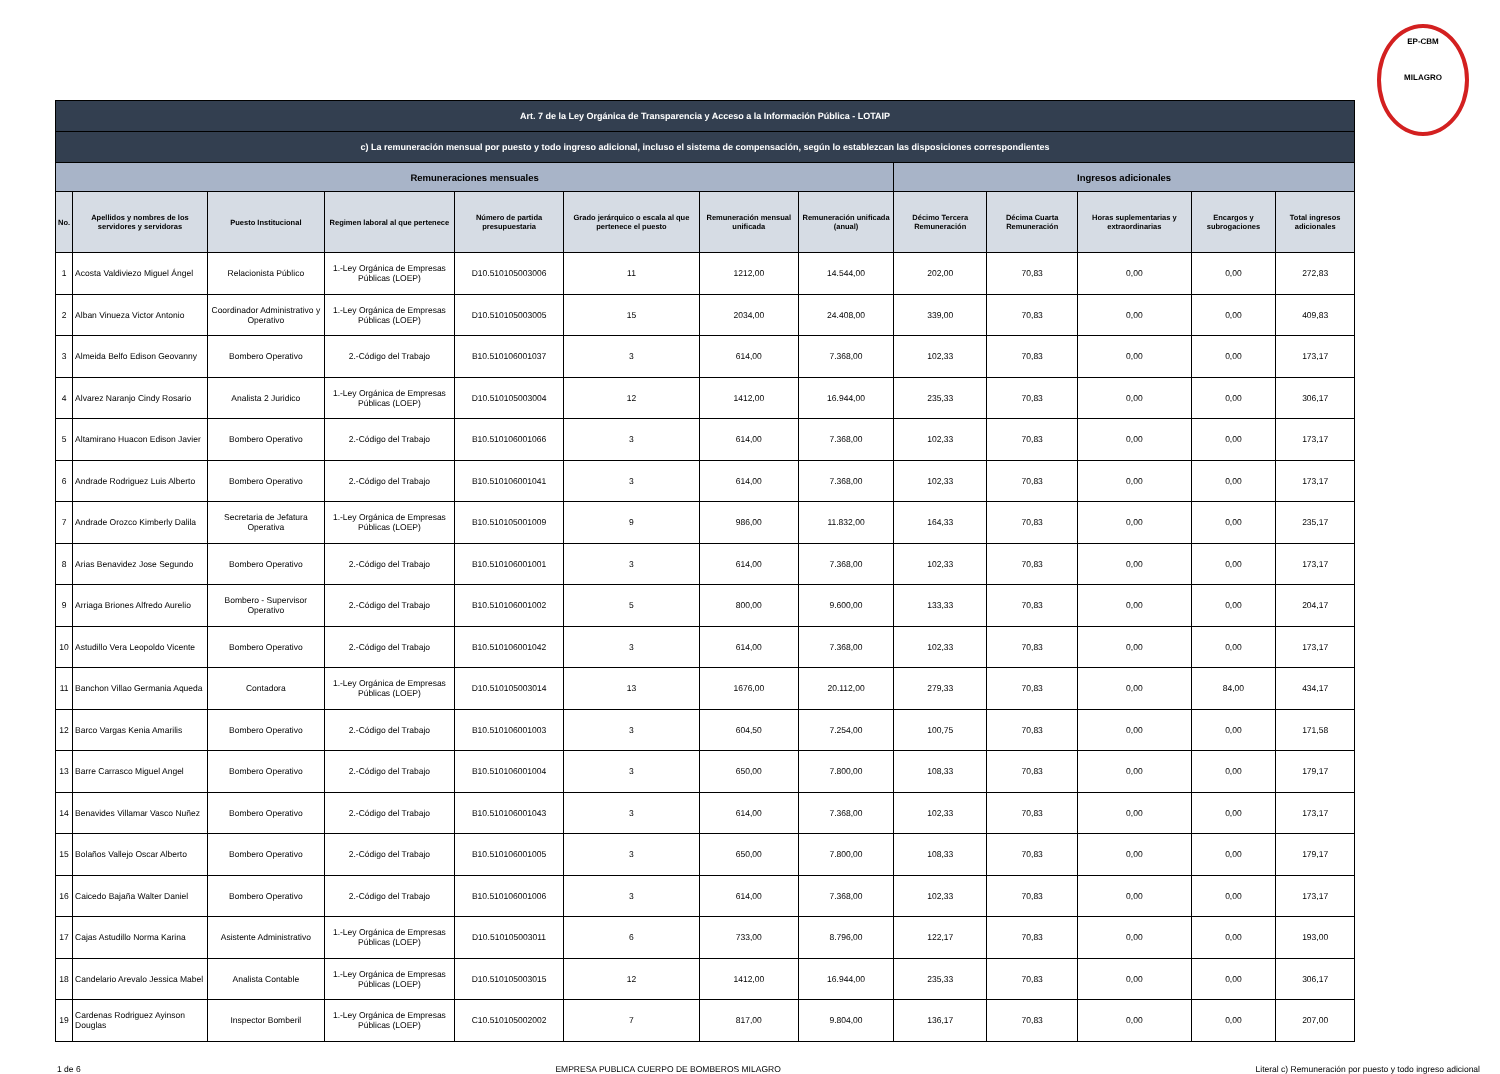EP-CBM
MILAGRO
| Art. 7 de la Ley Orgánica de Transparencia y Acceso a la Información Pública - LOTAIP | | | | | | | | | | | | |
| c) La remuneración mensual por puesto y todo ingreso adicional, incluso el sistema de compensación, según lo establezcan las disposiciones correspondientes | | | | | | | | | | | | |
| Remuneraciones mensuales | | | | | | | | Ingresos adicionales | | | | |
| No. | Apellidos y nombres de los servidores y servidoras | Puesto Institucional | Regimen laboral al que pertenece | Número de partida presupuestaria | Grado jerárquico o escala al que pertenece el puesto | Remuneración mensual unificada | Remuneración unificada (anual) | Décimo Tercera Remuneración | Décima Cuarta Remuneración | Horas suplementarias y extraordinarias | Encargos y subrogaciones | Total ingresos adicionales |
| 1 | Acosta Valdiviezo Miguel Ángel | Relacionista Público | 1.-Ley Orgánica de Empresas Públicas (LOEP) | D10.510105003006 | 11 | 1212,00 | 14.544,00 | 202,00 | 70,83 | 0,00 | 0,00 | 272,83 |
| 2 | Alban Vinueza Victor Antonio | Coordinador Administrativo y Operativo | 1.-Ley Orgánica de Empresas Públicas (LOEP) | D10.510105003005 | 15 | 2034,00 | 24.408,00 | 339,00 | 70,83 | 0,00 | 0,00 | 409,83 |
| 3 | Almeida Belfo Edison Geovanny | Bombero Operativo | 2.-Código del Trabajo | B10.510106001037 | 3 | 614,00 | 7.368,00 | 102,33 | 70,83 | 0,00 | 0,00 | 173,17 |
| 4 | Alvarez Naranjo Cindy Rosario | Analista 2 Juridico | 1.-Ley Orgánica de Empresas Públicas (LOEP) | D10.510105003004 | 12 | 1412,00 | 16.944,00 | 235,33 | 70,83 | 0,00 | 0,00 | 306,17 |
| 5 | Altamirano Huacon Edison Javier | Bombero Operativo | 2.-Código del Trabajo | B10.510106001066 | 3 | 614,00 | 7.368,00 | 102,33 | 70,83 | 0,00 | 0,00 | 173,17 |
| 6 | Andrade Rodriguez Luis Alberto | Bombero Operativo | 2.-Código del Trabajo | B10.510106001041 | 3 | 614,00 | 7.368,00 | 102,33 | 70,83 | 0,00 | 0,00 | 173,17 |
| 7 | Andrade Orozco Kimberly Dalila | Secretaria de Jefatura Operativa | 1.-Ley Orgánica de Empresas Públicas (LOEP) | B10.510105001009 | 9 | 986,00 | 11.832,00 | 164,33 | 70,83 | 0,00 | 0,00 | 235,17 |
| 8 | Arias Benavidez Jose Segundo | Bombero Operativo | 2.-Código del Trabajo | B10.510106001001 | 3 | 614,00 | 7.368,00 | 102,33 | 70,83 | 0,00 | 0,00 | 173,17 |
| 9 | Arriaga Briones Alfredo Aurelio | Bombero - Supervisor Operativo | 2.-Código del Trabajo | B10.510106001002 | 5 | 800,00 | 9.600,00 | 133,33 | 70,83 | 0,00 | 0,00 | 204,17 |
| 10 | Astudillo Vera Leopoldo Vicente | Bombero Operativo | 2.-Código del Trabajo | B10.510106001042 | 3 | 614,00 | 7.368,00 | 102,33 | 70,83 | 0,00 | 0,00 | 173,17 |
| 11 | Banchon Villao Germania Aqueda | Contadora | 1.-Ley Orgánica de Empresas Públicas (LOEP) | D10.510105003014 | 13 | 1676,00 | 20.112,00 | 279,33 | 70,83 | 0,00 | 84,00 | 434,17 |
| 12 | Barco Vargas Kenia Amarilis | Bombero Operativo | 2.-Código del Trabajo | B10.510106001003 | 3 | 604,50 | 7.254,00 | 100,75 | 70,83 | 0,00 | 0,00 | 171,58 |
| 13 | Barre Carrasco Miguel Angel | Bombero Operativo | 2.-Código del Trabajo | B10.510106001004 | 3 | 650,00 | 7.800,00 | 108,33 | 70,83 | 0,00 | 0,00 | 179,17 |
| 14 | Benavides Villamar Vasco Nuñez | Bombero Operativo | 2.-Código del Trabajo | B10.510106001043 | 3 | 614,00 | 7.368,00 | 102,33 | 70,83 | 0,00 | 0,00 | 173,17 |
| 15 | Bolaños Vallejo Oscar Alberto | Bombero Operativo | 2.-Código del Trabajo | B10.510106001005 | 3 | 650,00 | 7.800,00 | 108,33 | 70,83 | 0,00 | 0,00 | 179,17 |
| 16 | Caicedo Bajaña Walter Daniel | Bombero Operativo | 2.-Código del Trabajo | B10.510106001006 | 3 | 614,00 | 7.368,00 | 102,33 | 70,83 | 0,00 | 0,00 | 173,17 |
| 17 | Cajas Astudillo Norma Karina | Asistente Administrativo | 1.-Ley Orgánica de Empresas Públicas (LOEP) | D10.510105003011 | 6 | 733,00 | 8.796,00 | 122,17 | 70,83 | 0,00 | 0,00 | 193,00 |
| 18 | Candelario Arevalo Jessica Mabel | Analista Contable | 1.-Ley Orgánica de Empresas Públicas (LOEP) | D10.510105003015 | 12 | 1412,00 | 16.944,00 | 235,33 | 70,83 | 0,00 | 0,00 | 306,17 |
| 19 | Cardenas Rodriguez Ayinson Douglas | Inspector Bomberil | 1.-Ley Orgánica de Empresas Públicas (LOEP) | C10.510105002002 | 7 | 817,00 | 9.804,00 | 136,17 | 70,83 | 0,00 | 0,00 | 207,00 |
1 de 6 EMPRESA PUBLICA CUERPO DE BOMBEROS MILAGRO Literal c) Remuneración por puesto y todo ingreso adicional